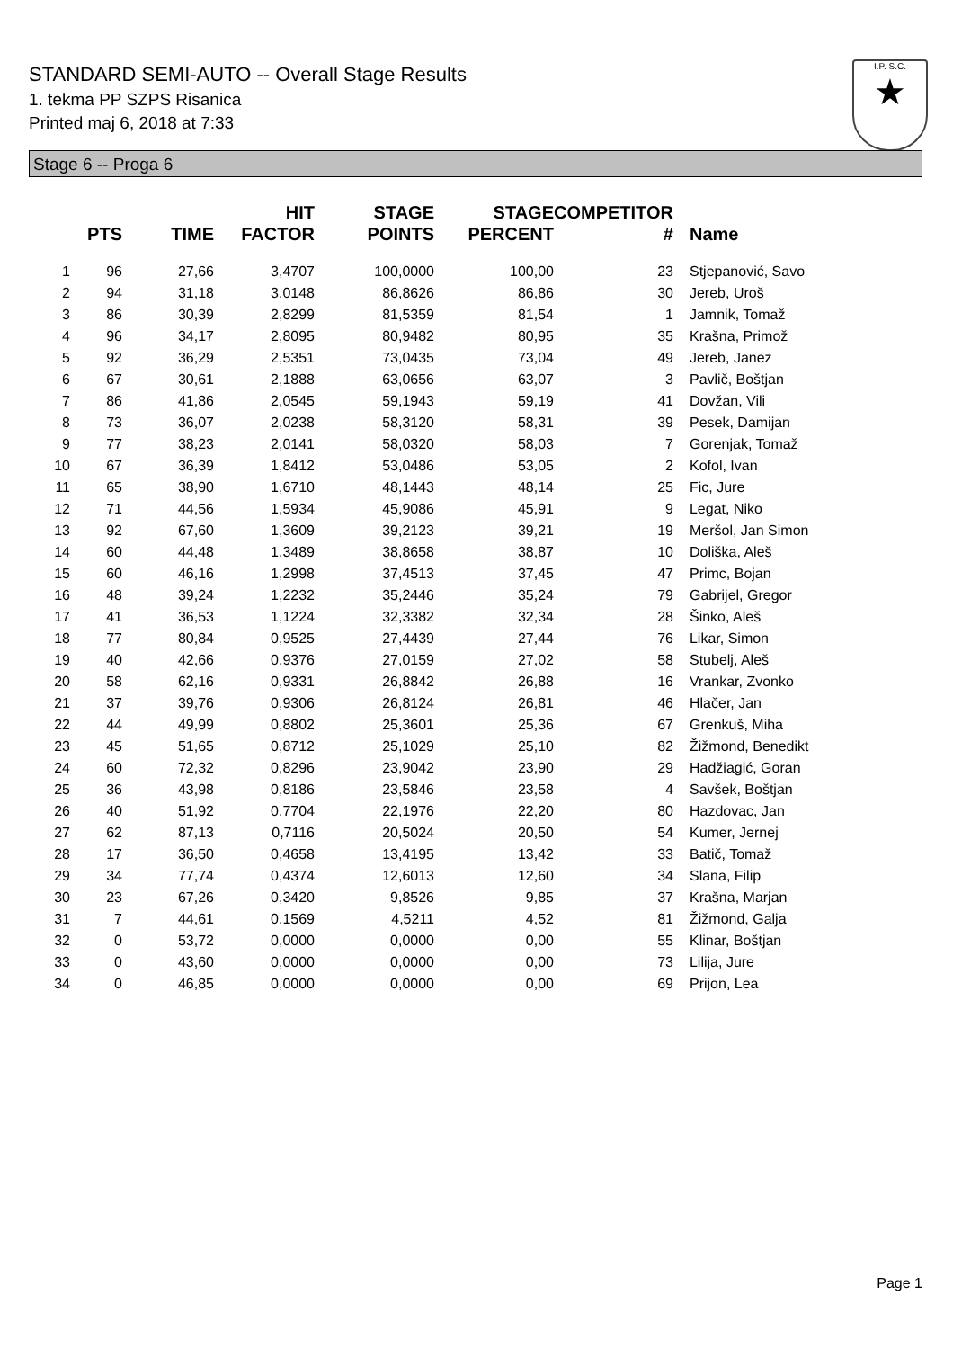STANDARD SEMI-AUTO -- Overall Stage Results
1. tekma PP SZPS Risanica
Printed maj 6, 2018 at 7:33
I.P. S.C.
★
Stage 6 -- Proga 6
| | PTS | TIME | HIT FACTOR | STAGE POINTS | STAGE PERCENT | COMPETITOR # | Name |
| --- | --- | --- | --- | --- | --- | --- | --- |
| 1 | 96 | 27,66 | 3,4707 | 100,0000 | 100,00 | 23 | Stjepanović, Savo |
| 2 | 94 | 31,18 | 3,0148 | 86,8626 | 86,86 | 30 | Jereb, Uroš |
| 3 | 86 | 30,39 | 2,8299 | 81,5359 | 81,54 | 1 | Jamnik, Tomaž |
| 4 | 96 | 34,17 | 2,8095 | 80,9482 | 80,95 | 35 | Krašna, Primož |
| 5 | 92 | 36,29 | 2,5351 | 73,0435 | 73,04 | 49 | Jereb, Janez |
| 6 | 67 | 30,61 | 2,1888 | 63,0656 | 63,07 | 3 | Pavlič, Boštjan |
| 7 | 86 | 41,86 | 2,0545 | 59,1943 | 59,19 | 41 | Dovžan, Vili |
| 8 | 73 | 36,07 | 2,0238 | 58,3120 | 58,31 | 39 | Pesek, Damijan |
| 9 | 77 | 38,23 | 2,0141 | 58,0320 | 58,03 | 7 | Gorenjak, Tomaž |
| 10 | 67 | 36,39 | 1,8412 | 53,0486 | 53,05 | 2 | Kofol, Ivan |
| 11 | 65 | 38,90 | 1,6710 | 48,1443 | 48,14 | 25 | Fic, Jure |
| 12 | 71 | 44,56 | 1,5934 | 45,9086 | 45,91 | 9 | Legat, Niko |
| 13 | 92 | 67,60 | 1,3609 | 39,2123 | 39,21 | 19 | Meršol, Jan Simon |
| 14 | 60 | 44,48 | 1,3489 | 38,8658 | 38,87 | 10 | Doliška, Aleš |
| 15 | 60 | 46,16 | 1,2998 | 37,4513 | 37,45 | 47 | Primc, Bojan |
| 16 | 48 | 39,24 | 1,2232 | 35,2446 | 35,24 | 79 | Gabrijel, Gregor |
| 17 | 41 | 36,53 | 1,1224 | 32,3382 | 32,34 | 28 | Šinko, Aleš |
| 18 | 77 | 80,84 | 0,9525 | 27,4439 | 27,44 | 76 | Likar, Simon |
| 19 | 40 | 42,66 | 0,9376 | 27,0159 | 27,02 | 58 | Stubelj, Aleš |
| 20 | 58 | 62,16 | 0,9331 | 26,8842 | 26,88 | 16 | Vrankar, Zvonko |
| 21 | 37 | 39,76 | 0,9306 | 26,8124 | 26,81 | 46 | Hlačer, Jan |
| 22 | 44 | 49,99 | 0,8802 | 25,3601 | 25,36 | 67 | Grenkuš, Miha |
| 23 | 45 | 51,65 | 0,8712 | 25,1029 | 25,10 | 82 | Žižmond, Benedikt |
| 24 | 60 | 72,32 | 0,8296 | 23,9042 | 23,90 | 29 | Hadžiagić, Goran |
| 25 | 36 | 43,98 | 0,8186 | 23,5846 | 23,58 | 4 | Savšek, Boštjan |
| 26 | 40 | 51,92 | 0,7704 | 22,1976 | 22,20 | 80 | Hazdovac, Jan |
| 27 | 62 | 87,13 | 0,7116 | 20,5024 | 20,50 | 54 | Kumer, Jernej |
| 28 | 17 | 36,50 | 0,4658 | 13,4195 | 13,42 | 33 | Batič, Tomaž |
| 29 | 34 | 77,74 | 0,4374 | 12,6013 | 12,60 | 34 | Slana, Filip |
| 30 | 23 | 67,26 | 0,3420 | 9,8526 | 9,85 | 37 | Krašna, Marjan |
| 31 | 7 | 44,61 | 0,1569 | 4,5211 | 4,52 | 81 | Žižmond, Galja |
| 32 | 0 | 53,72 | 0,0000 | 0,0000 | 0,00 | 55 | Klinar, Boštjan |
| 33 | 0 | 43,60 | 0,0000 | 0,0000 | 0,00 | 73 | Lilija, Jure |
| 34 | 0 | 46,85 | 0,0000 | 0,0000 | 0,00 | 69 | Prijon, Lea |
Page 1